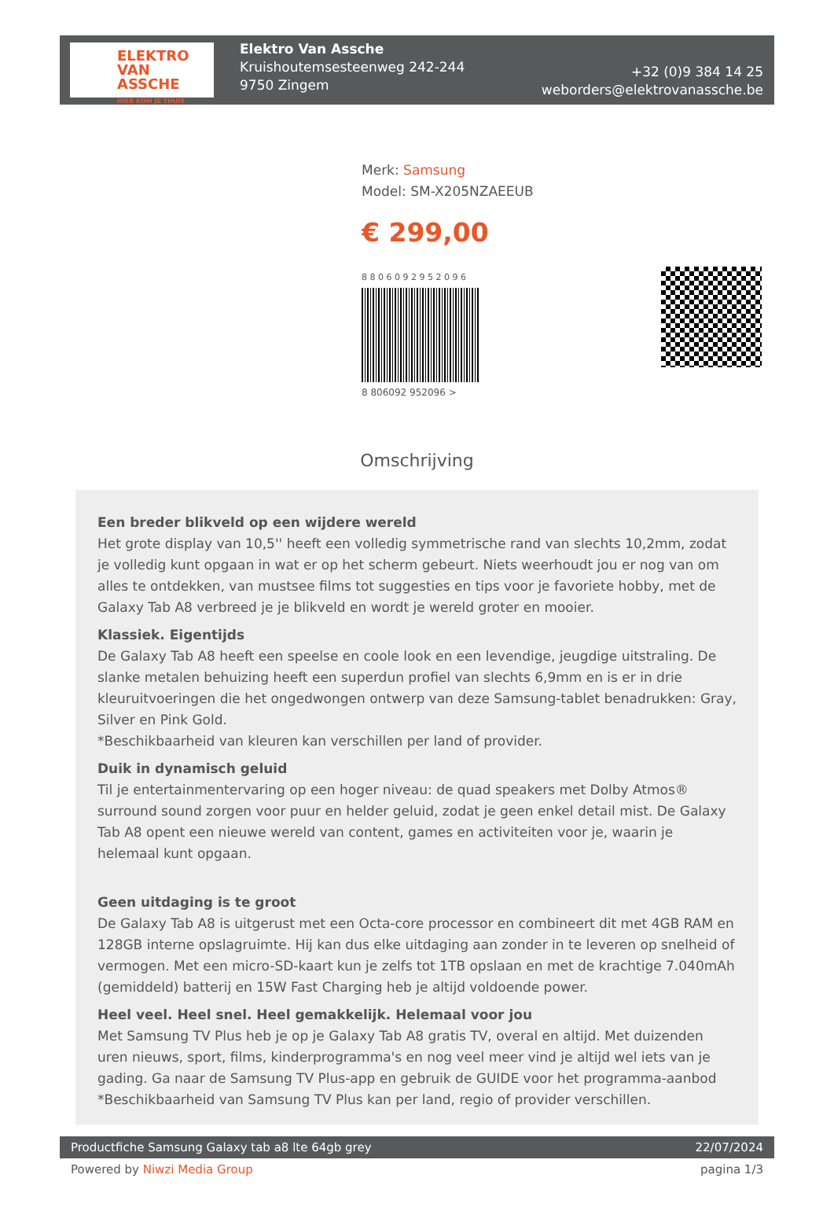ELEKTRO
VAN ASSCHE
HIER KOM JE THUIS
Elektro Van Assche
Kruishoutemsesteenweg 242-244
9750 Zingem
+32 (0)9 384 14 25
weborders@elektrovanassche.be
Merk: Samsung
Model: SM-X205NZAEEUB
€ 299,00
8 8 0 6 0 9 2 9 5 2 0 9 6
8 806092 952096 >
Omschrijving
Een breder blikveld op een wijdere wereld
Het grote display van 10,5'' heeft een volledig symmetrische rand van slechts 10,2mm, zodat je volledig kunt opgaan in wat er op het scherm gebeurt. Niets weerhoudt jou er nog van om alles te ontdekken, van mustsee films tot suggesties en tips voor je favoriete hobby, met de Galaxy Tab A8 verbreed je je blikveld en wordt je wereld groter en mooier.
Klassiek. Eigentijds
De Galaxy Tab A8 heeft een speelse en coole look en een levendige, jeugdige uitstraling. De slanke metalen behuizing heeft een superdun profiel van slechts 6,9mm en is er in drie kleuruitvoeringen die het ongedwongen ontwerp van deze Samsung-tablet benadrukken: Gray, Silver en Pink Gold.
*Beschikbaarheid van kleuren kan verschillen per land of provider.
Duik in dynamisch geluid
Til je entertainmentervaring op een hoger niveau: de quad speakers met Dolby Atmos® surround sound zorgen voor puur en helder geluid, zodat je geen enkel detail mist. De Galaxy Tab A8 opent een nieuwe wereld van content, games en activiteiten voor je, waarin je helemaal kunt opgaan.
Geen uitdaging is te groot
De Galaxy Tab A8 is uitgerust met een Octa-core processor en combineert dit met 4GB RAM en 128GB interne opslagruimte. Hij kan dus elke uitdaging aan zonder in te leveren op snelheid of vermogen. Met een micro-SD-kaart kun je zelfs tot 1TB opslaan en met de krachtige 7.040mAh (gemiddeld) batterij en 15W Fast Charging heb je altijd voldoende power.
Heel veel. Heel snel. Heel gemakkelijk. Helemaal voor jou
Met Samsung TV Plus heb je op je Galaxy Tab A8 gratis TV, overal en altijd. Met duizenden uren nieuws, sport, films, kinderprogramma's en nog veel meer vind je altijd wel iets van je gading. Ga naar de Samsung TV Plus-app en gebruik de GUIDE voor het programma-aanbod
*Beschikbaarheid van Samsung TV Plus kan per land, regio of provider verschillen.
Productfiche Samsung Galaxy tab a8 lte 64gb grey 22/07/2024
Powered by Niwzi Media Group pagina 1/3